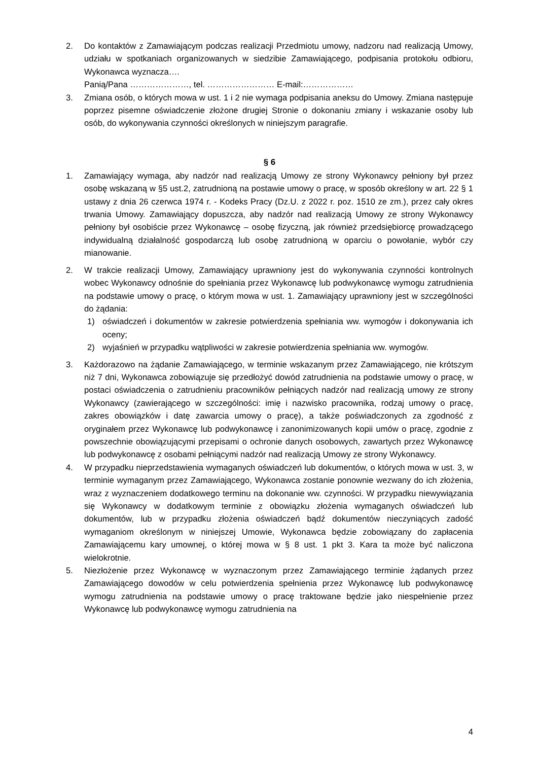2. Do kontaktów z Zamawiającym podczas realizacji Przedmiotu umowy, nadzoru nad realizacją Umowy, udziału w spotkaniach organizowanych w siedzibie Zamawiającego, podpisania protokołu odbioru, Wykonawca wyznacza….
Panią/Pana …………………, tel. …………………… E-mail:………………
3. Zmiana osób, o których mowa w ust. 1 i 2 nie wymaga podpisania aneksu do Umowy. Zmiana następuje poprzez pisemne oświadczenie złożone drugiej Stronie o dokonaniu zmiany i wskazanie osoby lub osób, do wykonywania czynności określonych w niniejszym paragrafie.
§ 6
1. Zamawiający wymaga, aby nadzór nad realizacją Umowy ze strony Wykonawcy pełniony był przez osobę wskazaną w §5 ust.2, zatrudnioną na postawie umowy o pracę, w sposób określony w art. 22 § 1 ustawy z dnia 26 czerwca 1974 r. - Kodeks Pracy (Dz.U. z 2022 r. poz. 1510 ze zm.), przez cały okres trwania Umowy. Zamawiający dopuszcza, aby nadzór nad realizacją Umowy ze strony Wykonawcy pełniony był osobiście przez Wykonawcę – osobę fizyczną, jak również przedsiębiorcę prowadzącego indywidualną działalność gospodarczą lub osobę zatrudnioną w oparciu o powołanie, wybór czy mianowanie.
2. W trakcie realizacji Umowy, Zamawiający uprawniony jest do wykonywania czynności kontrolnych wobec Wykonawcy odnośnie do spełniania przez Wykonawcę lub podwykonawcę wymogu zatrudnienia na podstawie umowy o pracę, o którym mowa w ust. 1. Zamawiający uprawniony jest w szczególności do żądania:
1) oświadczeń i dokumentów w zakresie potwierdzenia spełniania ww. wymogów i dokonywania ich oceny;
2) wyjaśnień w przypadku wątpliwości w zakresie potwierdzenia spełniania ww. wymogów.
3. Każdorazowo na żądanie Zamawiającego, w terminie wskazanym przez Zamawiającego, nie krótszym niż 7 dni, Wykonawca zobowiązuje się przedłożyć dowód zatrudnienia na podstawie umowy o pracę, w postaci oświadczenia o zatrudnieniu pracowników pełniących nadzór nad realizacją umowy ze strony Wykonawcy (zawierającego w szczególności: imię i nazwisko pracownika, rodzaj umowy o pracę, zakres obowiązków i datę zawarcia umowy o pracę), a także poświadczonych za zgodność z oryginałem przez Wykonawcę lub podwykonawcę i zanonimizowanych kopii umów o pracę, zgodnie z powszechnie obowiązującymi przepisami o ochronie danych osobowych, zawartych przez Wykonawcę lub podwykonawcę z osobami pełniącymi nadzór nad realizacją Umowy ze strony Wykonawcy.
4. W przypadku nieprzedstawienia wymaganych oświadczeń lub dokumentów, o których mowa w ust. 3, w terminie wymaganym przez Zamawiającego, Wykonawca zostanie ponownie wezwany do ich złożenia, wraz z wyznaczeniem dodatkowego terminu na dokonanie ww. czynności. W przypadku niewywiązania się Wykonawcy w dodatkowym terminie z obowiązku złożenia wymaganych oświadczeń lub dokumentów, lub w przypadku złożenia oświadczeń bądź dokumentów nieczyniących zadość wymaganiom określonym w niniejszej Umowie, Wykonawca będzie zobowiązany do zapłacenia Zamawiającemu kary umownej, o której mowa w § 8 ust. 1 pkt 3. Kara ta może być naliczona wielokrotnie.
5. Niezłożenie przez Wykonawcę w wyznaczonym przez Zamawiającego terminie żądanych przez Zamawiającego dowodów w celu potwierdzenia spełnienia przez Wykonawcę lub podwykonawcę wymogu zatrudnienia na podstawie umowy o pracę traktowane będzie jako niespełnienie przez Wykonawcę lub podwykonawcę wymogu zatrudnienia na
4